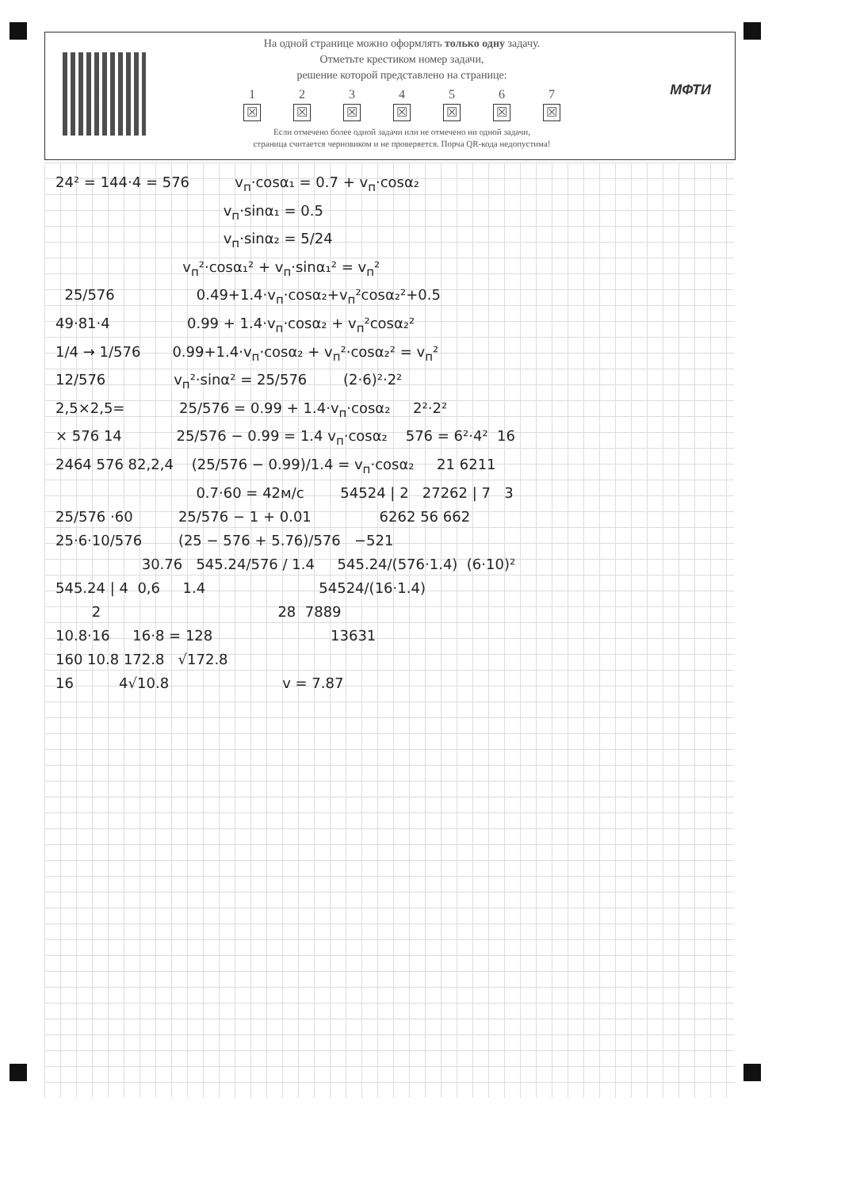На одной странице можно оформлять только одну задачу.
Отметьте крестиком номер задачи,
решение которой представлено на странице:
1
☒
2
☒
3
☒
4
☒
5
☒
6
☒
7
☒
Если отмечено более одной задачи или не отмечено ни одной задачи,
страница считается черновиком и не проверяется. Порча QR-кода недопустима!
МФТИ
24² = 144·4 = 576 v<sub>п</sub>·cosα₁ = 0.7 + v<sub>п</sub>·cosα₂ v<sub>п</sub>·sinα₁ = 0.5 v<sub>п</sub>·sinα₂ = 5/24 v<sub>п</sub>²·cosα₁² + v<sub>п</sub>·sinα₁² = v<sub>п</sub>² 25/576 0.49+1.4·v<sub>п</sub>·cosα₂+v<sub>п</sub>²cosα₂²+0.5 49·81·4 0.99 + 1.4·v<sub>п</sub>·cosα₂ + v<sub>п</sub>²cosα₂² 1/4 → 1/576 0.99+1.4·v<sub>п</sub>·cosα₂ + v<sub>п</sub>²·cosα₂² = v<sub>п</sub>² 12/576 v<sub>п</sub>²·sinα² = 25/576 (2·6)²·2² 2,5×2,5= 25/576 = 0.99 + 1.4·v<sub>п</sub>·cosα₂ 2²·2² × 576 14 25/576 − 0.99 = 1.4 v<sub>п</sub>·cosα₂ 576 = 6²·4² 16 2464 576 82,2,4 (25/576 − 0.99)/1.4 = v<sub>п</sub>·cosα₂ 21 6211 0.7·60 = 42м/с 54524 | 2 27262 | 7 3 25/576 ·60 25/576 − 1 + 0.01 6262 56 662 25·6·10/576 (25 − 576 + 5.76)/576 −521 30.76 545.24/576 / 1.4 545.24/(576·1.4) (6·10)² 545.24 | 4 0,6 1.4 54524/(16·1.4) 2 28 7889 10.8·16 16·8 = 128 13631 160 10.8 172.8 √172.8 16 4√10.8 v = 7.87